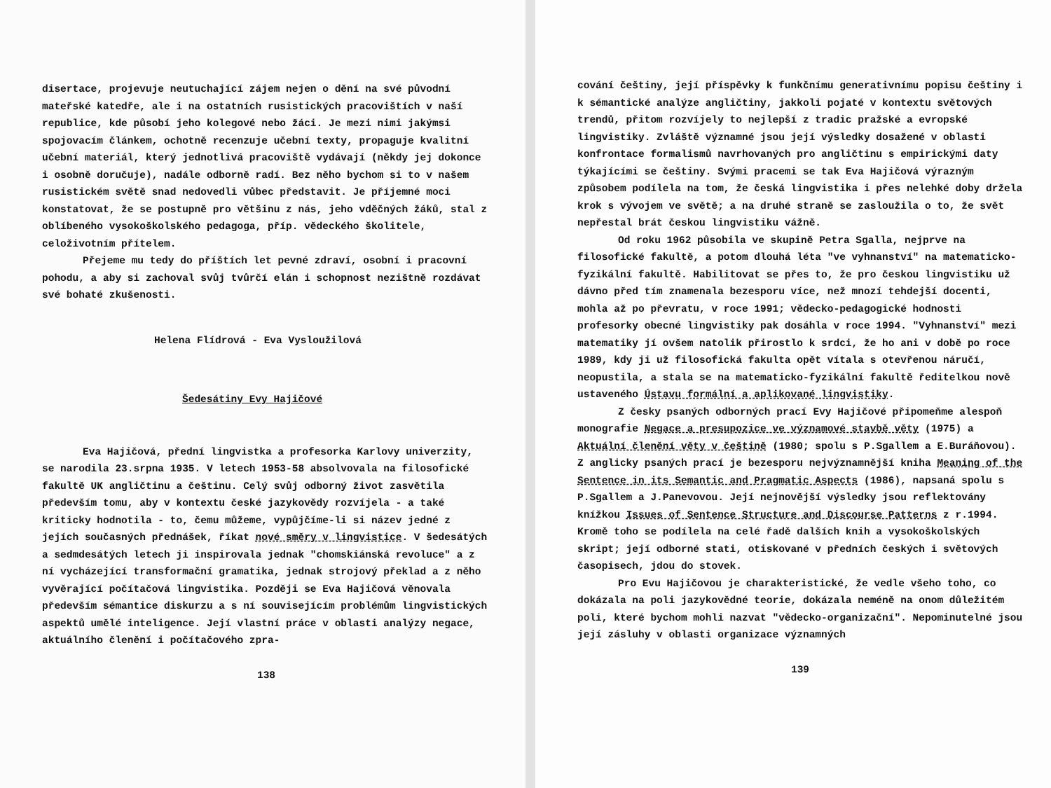disertace, projevuje neutuchající zájem nejen o dění na své původní mateřské katedře, ale i na ostatních rusistických pracovištích v naší republice, kde působí jeho kolegové nebo žáci. Je mezi nimi jakýmsi spojovacím článkem, ochotně recenzuje učební texty, propaguje kvalitní učební materiál, který jednotlivá pracoviště vydávají (někdy jej dokonce i osobně doručuje), nadále odborně radí. Bez něho bychom si to v našem rusistickém světě snad nedovedli vůbec představit. Je příjemné moci konstatovat, že se postupně pro většinu z nás, jeho vděčných žáků, stal z oblíbeného vysokoškolského pedagoga, příp. vědeckého školitele, celoživotním přítelem.
Přejeme mu tedy do příštích let pevné zdraví, osobní i pracovní pohodu, a aby si zachoval svůj tvůrčí elán i schopnost nezištně rozdávat své bohaté zkušenosti.
Helena Flídrová - Eva Vysloužilová
Šedesátiny Evy Hajičové
Eva Hajičová, přední lingvistka a profesorka Karlovy univerzity, se narodila 23.srpna 1935. V letech 1953-58 absolvovala na filosofické fakultě UK angličtinu a češtinu. Celý svůj odborný život zasvětila především tomu, aby v kontextu české jazykovědy rozvíjela - a také kriticky hodnotila - to, čemu můžeme, vypůjčíme-li si název jedné z jejích současných přednášek, říkat nové směry v lingvistice. V šedesátých a sedmdesátých letech ji inspirovala jednak "chomskiánská revoluce" a z ní vycházející transformační gramatika, jednak strojový překlad a z něho vyvěrající počítačová lingvistika. Později se Eva Hajičová věnovala především sémantice diskurzu a s ní souvisejícím problémům lingvistických aspektů umělé inteligence. Její vlastní práce v oblasti analýzy negace, aktuálního členění i počítačového zpra-
138
cování češtiny, její příspěvky k funkčnímu generativnímu popisu češtiny i k sémantické analýze angličtiny, jakkoli pojaté v kontextu světových trendů, přitom rozvíjely to nejlepší z tradic pražské a evropské lingvistiky. Zvláště významné jsou její výsledky dosažené v oblasti konfrontace formalismů navrhovaných pro angličtinu s empirickými daty týkajícími se češtiny. Svými pracemi se tak Eva Hajičová výrazným způsobem podílela na tom, že česká lingvistika i přes nelehké doby držela krok s vývojem ve světě; a na druhé straně se zasloužila o to, že svět nepřestal brát českou lingvistiku vážně.
Od roku 1962 působila ve skupině Petra Sgalla, nejprve na filosofické fakultě, a potom dlouhá léta "ve vyhnanství" na matematicko-fyzikální fakultě. Habilitovat se přes to, že pro českou lingvistiku už dávno před tím znamenala bezesporu více, než mnozí tehdejší docenti, mohla až po převratu, v roce 1991; vědecko-pedagogické hodnosti profesorky obecné lingvistiky pak dosáhla v roce 1994. "Vyhnanství" mezi matematiky jí ovšem natolik přirostlo k srdci, že ho ani v době po roce 1989, kdy ji už filosofická fakulta opět vítala s otevřenou náručí, neopustila, a stala se na matematicko-fyzikální fakultě ředitelkou nově ustaveného Ústavu formální a aplikované lingvistiky.
Z česky psaných odborných prací Evy Hajičové připomeňme alespoň monografie Negace a presupozice ve významové stavbě věty (1975) a Aktuální členění věty v češtině (1980; spolu s P.Sgallem a E.Buráňovou). Z anglicky psaných prací je bezesporu nejvýznamnější kniha Meaning of the Sentence in its Semantic and Pragmatic Aspects (1986), napsaná spolu s P.Sgallem a J.Panevovou. Její nejnovější výsledky jsou reflektovány knížkou Issues of Sentence Structure and Discourse Patterns z r.1994. Kromě toho se podílela na celé řadě dalších knih a vysokoškolských skript; její odborné stati, otiskované v předních českých i světových časopisech, jdou do stovek.
Pro Evu Hajičovou je charakteristické, že vedle všeho toho, co dokázala na poli jazykovědné teorie, dokázala neméně na onom důležitém poli, které bychom mohli nazvat "vědecko-organizační". Nepominutelné jsou její zásluhy v oblasti organizace významných
139